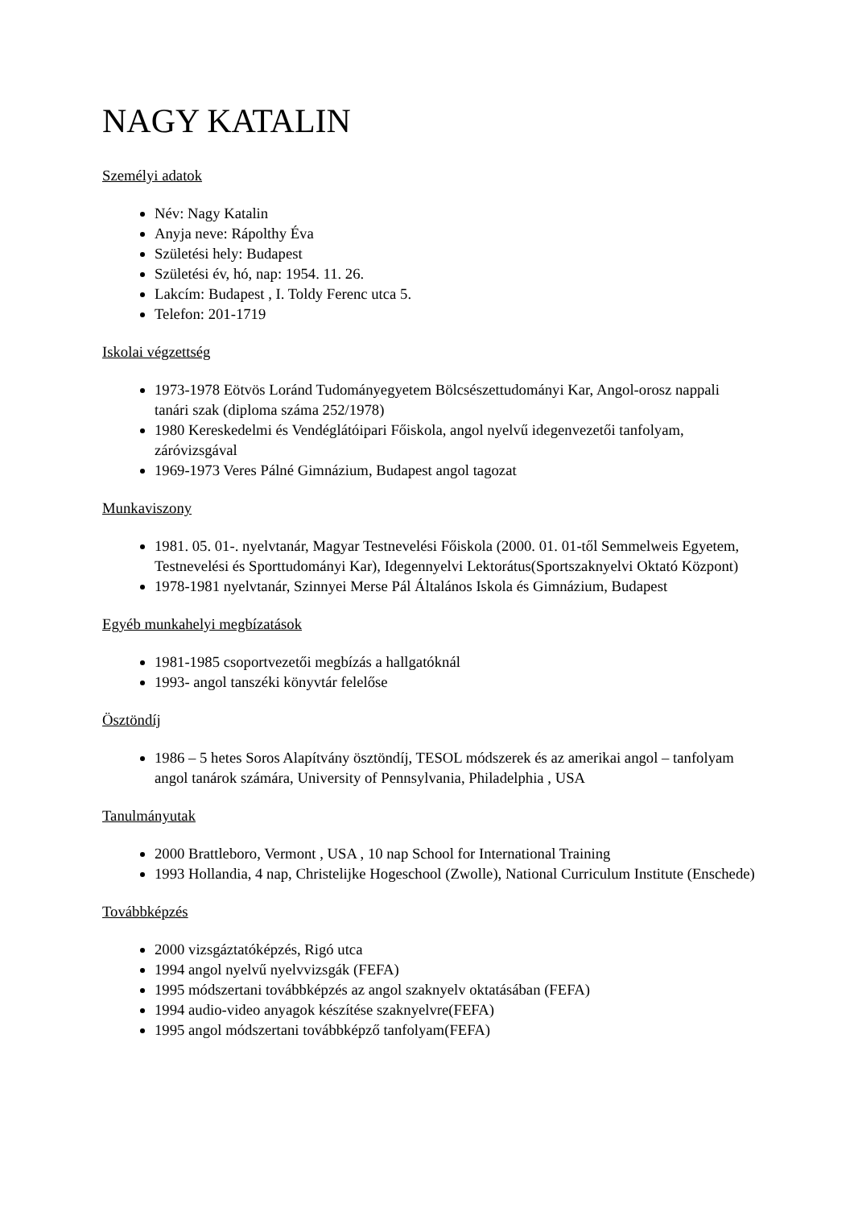NAGY KATALIN
Személyi adatok
Név: Nagy Katalin
Anyja neve: Rápolthy Éva
Születési hely: Budapest
Születési év, hó, nap: 1954. 11. 26.
Lakcím: Budapest , I. Toldy Ferenc utca 5.
Telefon: 201-1719
Iskolai végzettség
1973-1978 Eötvös Loránd Tudományegyetem Bölcsészettudományi Kar, Angol-orosz nappali tanári szak (diploma száma 252/1978)
1980 Kereskedelmi és Vendéglátóipari Főiskola, angol nyelvű idegenvezetői tanfolyam, záróvizsgával
1969-1973 Veres Pálné Gimnázium, Budapest angol tagozat
Munkaviszony
1981. 05. 01-. nyelvtanár, Magyar Testnevelési Főiskola (2000. 01. 01-től Semmelweis Egyetem, Testnevelési és Sporttudományi Kar), Idegennyelvi Lektorátus(Sportszaknyelvi Oktató Központ)
1978-1981 nyelvtanár, Szinnyei Merse Pál Általános Iskola és Gimnázium, Budapest
Egyéb munkahelyi megbízatások
1981-1985 csoportvezetői megbízás a hallgatóknál
1993- angol tanszéki könyvtár felelőse
Ösztöndíj
1986 – 5 hetes Soros Alapítvány ösztöndíj, TESOL módszerek és az amerikai angol – tanfolyam angol tanárok számára, University of Pennsylvania, Philadelphia , USA
Tanulmányutak
2000 Brattleboro, Vermont , USA , 10 nap School for International Training
1993 Hollandia, 4 nap, Christelijke Hogeschool (Zwolle), National Curriculum Institute (Enschede)
Továbbképzés
2000 vizsgáztatóképzés, Rigó utca
1994 angol nyelvű nyelvvizsgák (FEFA)
1995 módszertani továbbképzés az angol szaknyelv oktatásában (FEFA)
1994 audio-video anyagok készítése szaknyelvre(FEFA)
1995 angol módszertani továbbképző tanfolyam(FEFA)